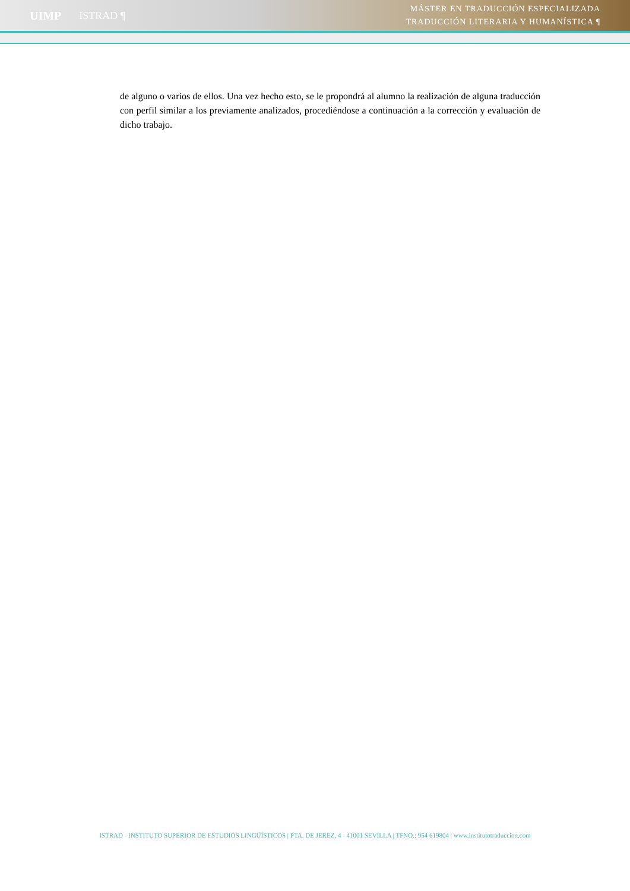UIMP ISTRAD ¶
MÁSTER EN TRADUCCIÓN ESPECIALIZADA
TRADUCCIÓN LITERARIA Y HUMANÍSTICA ¶
de alguno o varios de ellos. Una vez hecho esto, se le propondrá al alumno la realización de alguna traducción con perfil similar a los previamente analizados, procediéndose a continuación a la corrección y evaluación de dicho trabajo.
ISTRAD - INSTITUTO SUPERIOR DE ESTUDIOS LINGÜÍSTICOS | PTA. DE JEREZ, 4 - 41001 SEVILLA | TFNO.: 954 619804 | www.institutotraduccion.com